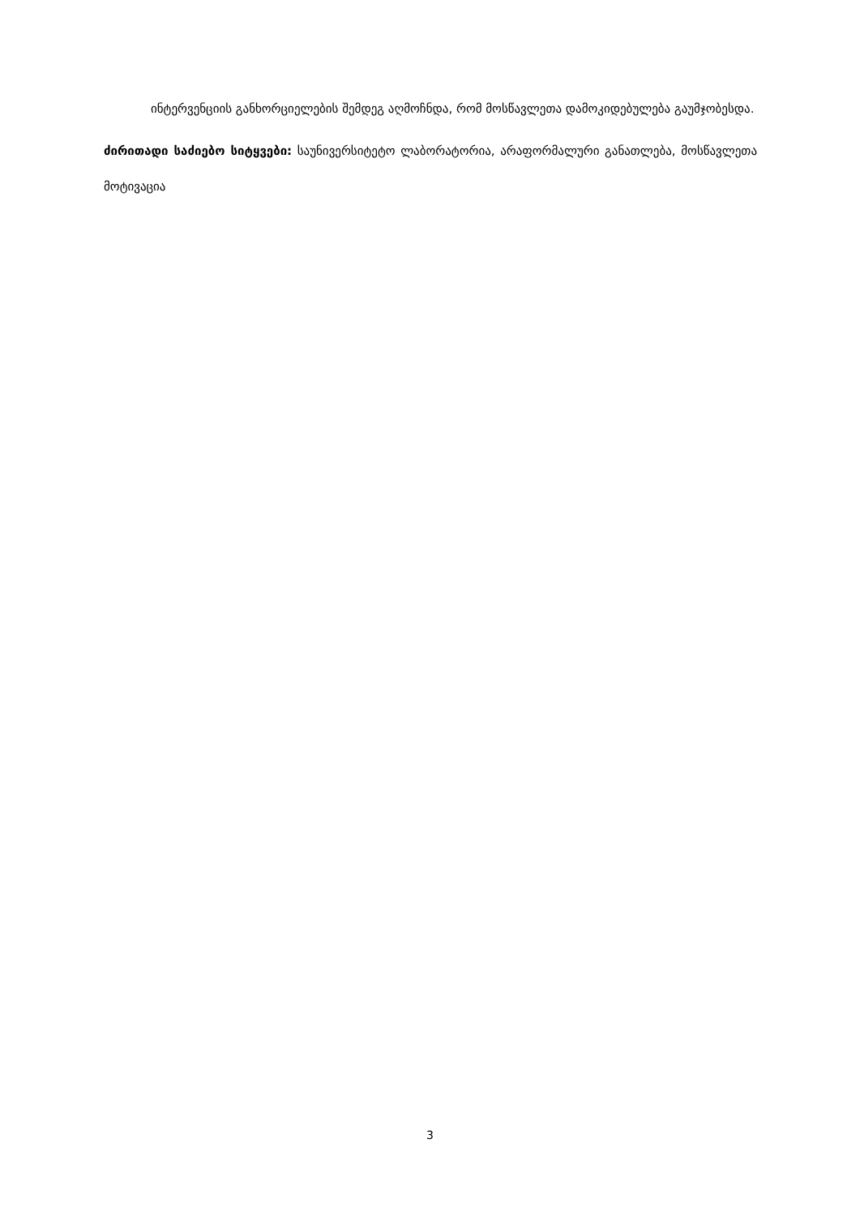ინტერვენციის განხორციელების შემდეგ აღმოჩნდა, რომ მოსწავლეთა დამოკიდებულება გაუმჯობესდა.
ძირითადი საძიებო სიტყვები: საუნივერსიტეტო ლაბორატორია, არაფორმალური განათლება, მოსწავლეთა მოტივაცია
3